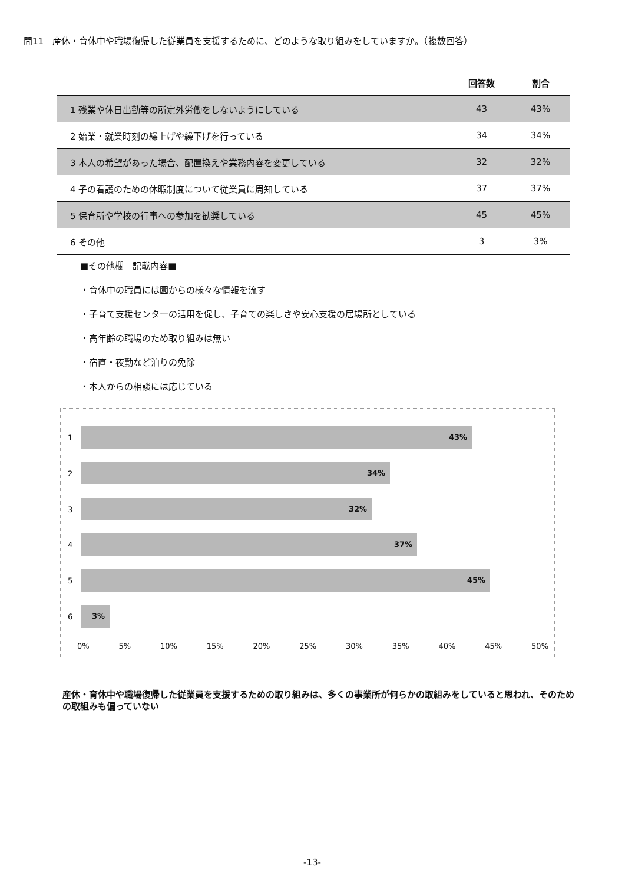問11　産休・育休中や職場復帰した従業員を支援するために、どのような取り組みをしていますか。（複数回答）
| | 回答数 | 割合 |
| --- | --- | --- |
| 1 残業や休日出勤等の所定外労働をしないようにしている | 43 | 43% |
| 2 始業・就業時刻の繰上げや繰下げを行っている | 34 | 34% |
| 3 本人の希望があった場合、配置換えや業務内容を変更している | 32 | 32% |
| 4 子の看護のための休暇制度について従業員に周知している | 37 | 37% |
| 5 保育所や学校の行事への参加を勧奨している | 45 | 45% |
| 6 その他 | 3 | 3% |
■その他欄　記載内容■
・育休中の職員には園からの様々な情報を流す
・子育て支援センターの活用を促し、子育ての楽しさや安心支援の居場所としている
・高年齢の職場のため取り組みは無い
・宿直・夜勤など泊りの免除
・本人からの相談には応じている
1
43%
2
34%
3
32%
4
37%
5
45%
6
3%
0% 5% 10% 15% 20% 25% 30% 35% 40% 45% 50%
産休・育休中や職場復帰した従業員を支援するための取り組みは、多くの事業所が何らかの取組みをしていると思われ、そのための取組みも偏っていない
-13-